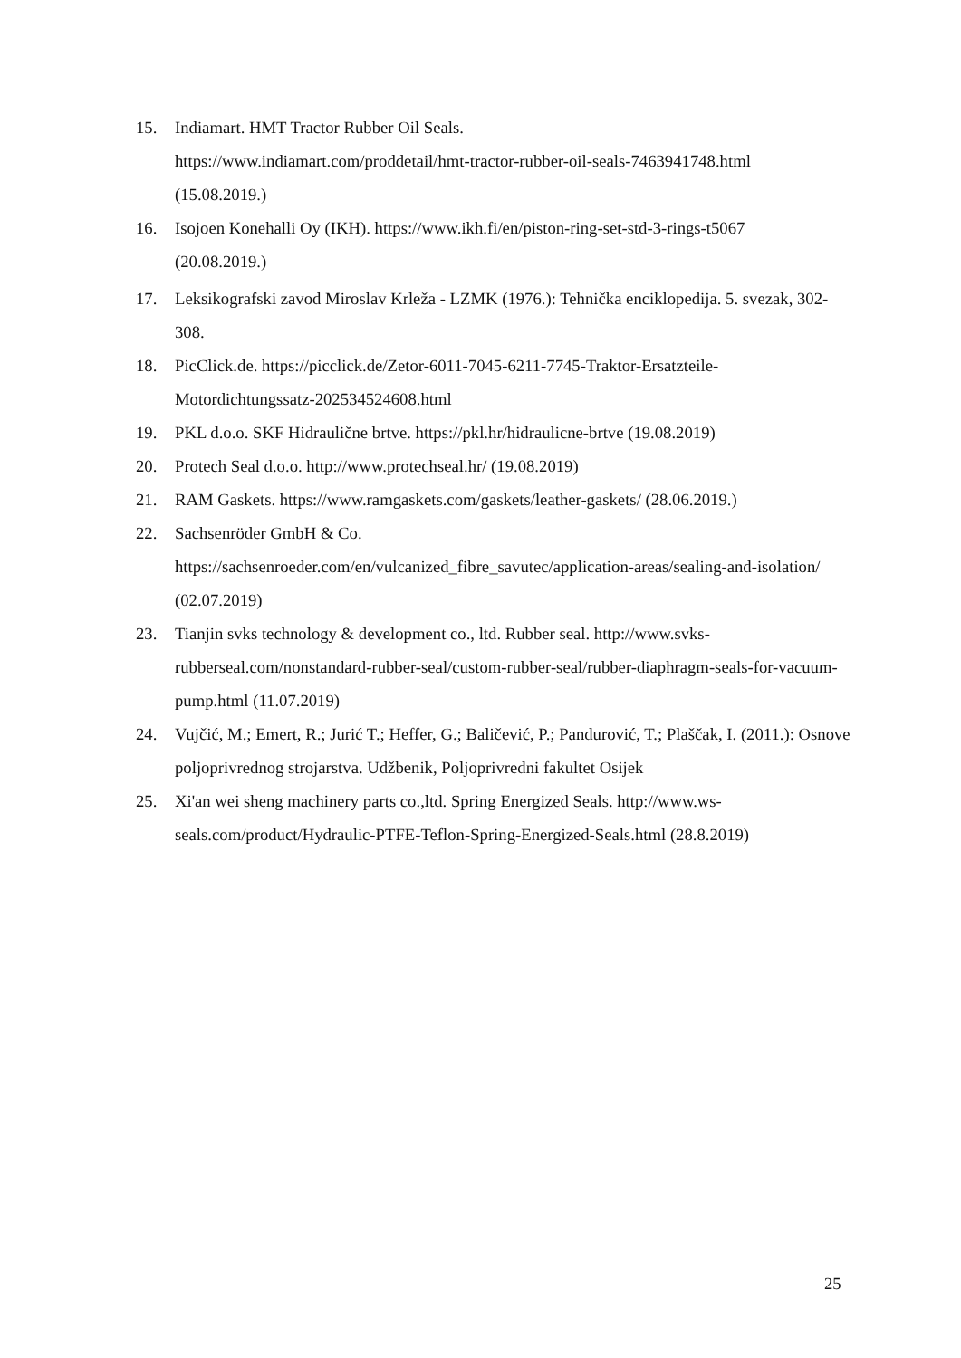15. Indiamart. HMT Tractor Rubber Oil Seals.
https://www.indiamart.com/proddetail/hmt-tractor-rubber-oil-seals-7463941748.html
(15.08.2019.)
16. Isojoen Konehalli Oy (IKH). https://www.ikh.fi/en/piston-ring-set-std-3-rings-t5067
(20.08.2019.)
17. Leksikografski zavod Miroslav Krleža - LZMK (1976.): Tehnička enciklopedija. 5. svezak, 302-308.
18. PicClick.de. https://picclick.de/Zetor-6011-7045-6211-7745-Traktor-Ersatzteile-Motordichtungssatz-202534524608.html
19. PKL d.o.o. SKF Hidraulične brtve. https://pkl.hr/hidraulicne-brtve (19.08.2019)
20. Protech Seal d.o.o. http://www.protechseal.hr/ (19.08.2019)
21. RAM Gaskets. https://www.ramgaskets.com/gaskets/leather-gaskets/ (28.06.2019.)
22. Sachsenröder GmbH & Co.
https://sachsenroeder.com/en/vulcanized_fibre_savutec/application-areas/sealing-and-isolation/ (02.07.2019)
23. Tianjin svks technology & development co., ltd. Rubber seal. http://www.svks-rubberseal.com/nonstandard-rubber-seal/custom-rubber-seal/rubber-diaphragm-seals-for-vacuum-pump.html (11.07.2019)
24. Vujčić, M.; Emert, R.; Jurić T.; Heffer, G.; Baličević, P.; Pandurović, T.; Plaščak, I. (2011.): Osnove poljoprivrednog strojarstva. Udžbenik, Poljoprivredni fakultet Osijek
25. Xi'an wei sheng machinery parts co.,ltd. Spring Energized Seals. http://www.ws-seals.com/product/Hydraulic-PTFE-Teflon-Spring-Energized-Seals.html (28.8.2019)
25